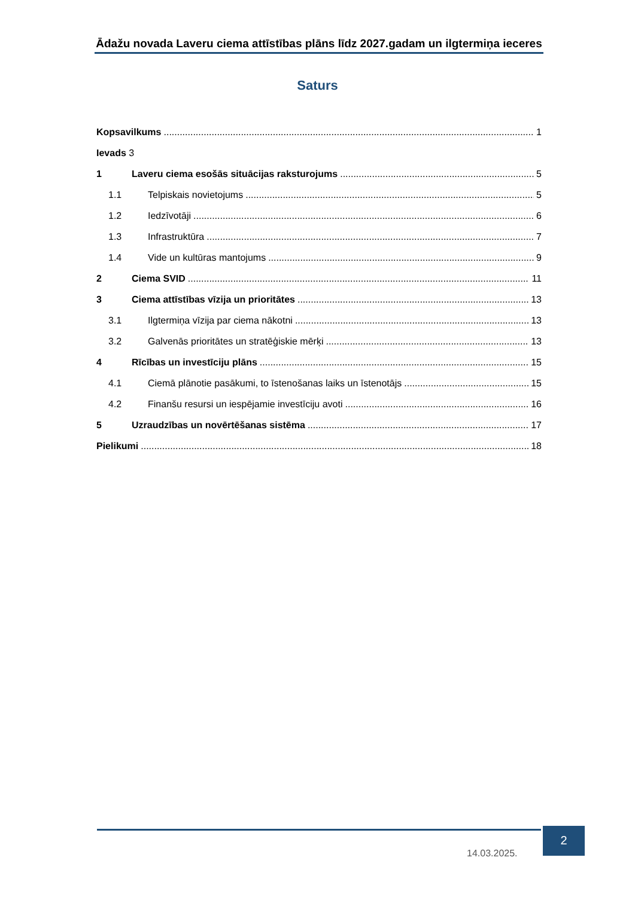Ādažu novada Laveru ciema attīstības plāns līdz 2027.gadam un ilgtermiņa ieceres
Saturs
Kopsavilkums 1
Ievads 3
1 Laveru ciema esošās situācijas raksturojums 5
1.1 Telpiskais novietojums 5
1.2 Iedzīvotāji 6
1.3 Infrastruktūra 7
1.4 Vide un kultūras mantojums 9
2 Ciema SVID 11
3 Ciema attīstības vīzija un prioritātes 13
3.1 Ilgtermiņa vīzija par ciema nākotni 13
3.2 Galvenās prioritātes un stratēģiskie mērķi 13
4 Rīcības un investīciju plāns 15
4.1 Ciemā plānotie pasākumi, to īstenošanas laiks un īstenotājs 15
4.2 Finanšu resursi un iespējamie investīciju avoti 16
5 Uzraudzības un novērtēšanas sistēma 17
Pielikumi 18
14.03.2025.
2